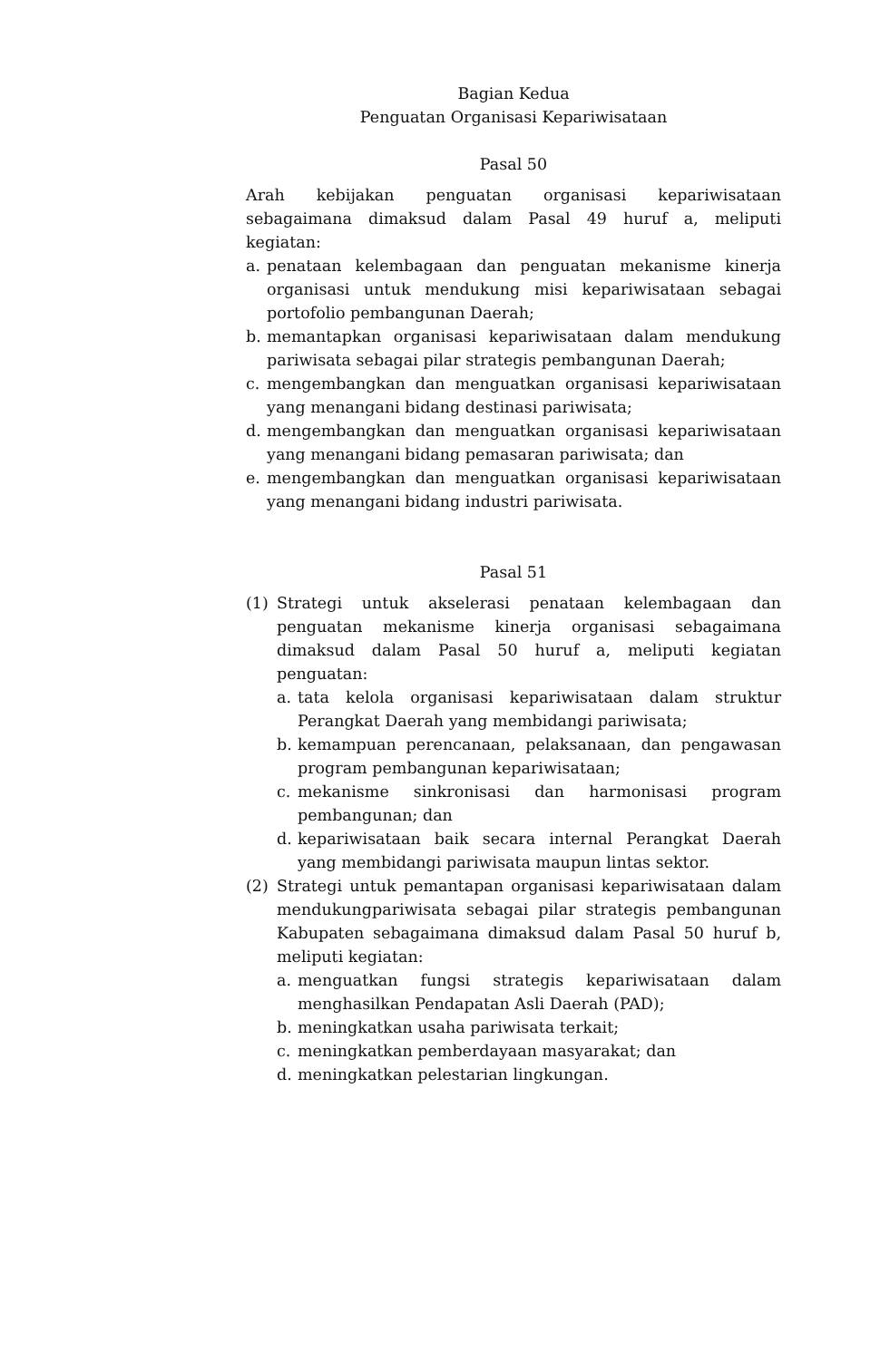Bagian Kedua
Penguatan Organisasi Kepariwisataan
Pasal 50
Arah kebijakan penguatan organisasi kepariwisataan sebagaimana dimaksud dalam Pasal 49 huruf a, meliputi kegiatan:
a. penataan kelembagaan dan penguatan mekanisme kinerja organisasi untuk mendukung misi kepariwisataan sebagai portofolio pembangunan Daerah;
b. memantapkan organisasi kepariwisataan dalam mendukung pariwisata sebagai pilar strategis pembangunan Daerah;
c. mengembangkan dan menguatkan organisasi kepariwisataan yang menangani bidang destinasi pariwisata;
d. mengembangkan dan menguatkan organisasi kepariwisataan yang menangani bidang pemasaran pariwisata; dan
e. mengembangkan dan menguatkan organisasi kepariwisataan yang menangani bidang industri pariwisata.
Pasal 51
(1) Strategi untuk akselerasi penataan kelembagaan dan penguatan mekanisme kinerja organisasi sebagaimana dimaksud dalam Pasal 50 huruf a, meliputi kegiatan penguatan:
a. tata kelola organisasi kepariwisataan dalam struktur Perangkat Daerah yang membidangi pariwisata;
b. kemampuan perencanaan, pelaksanaan, dan pengawasan program pembangunan kepariwisataan;
c. mekanisme sinkronisasi dan harmonisasi program pembangunan; dan
d. kepariwisataan baik secara internal Perangkat Daerah yang membidangi pariwisata maupun lintas sektor.
(2) Strategi untuk pemantapan organisasi kepariwisataan dalam mendukungpariwisata sebagai pilar strategis pembangunan Kabupaten sebagaimana dimaksud dalam Pasal 50 huruf b, meliputi kegiatan:
a. menguatkan fungsi strategis kepariwisataan dalam menghasilkan Pendapatan Asli Daerah (PAD);
b. meningkatkan usaha pariwisata terkait;
c. meningkatkan pemberdayaan masyarakat; dan
d. meningkatkan pelestarian lingkungan.